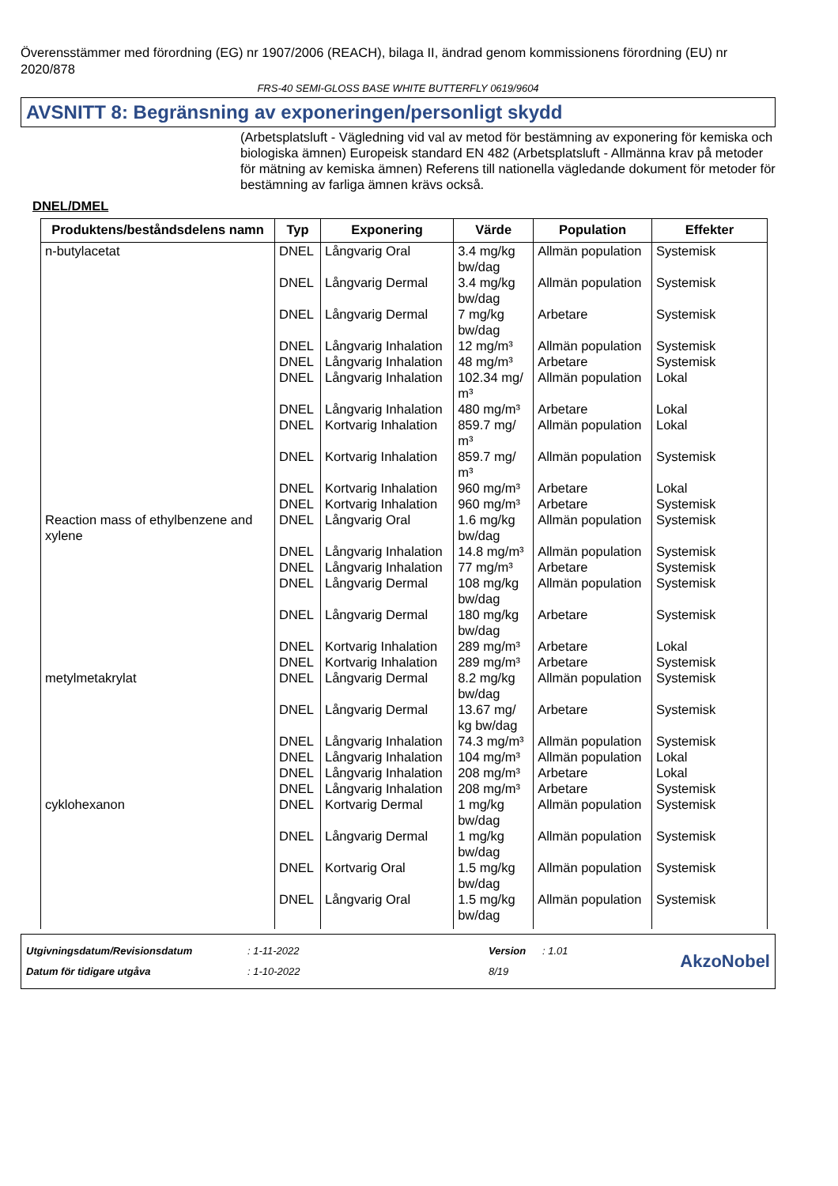Överensstämmer med förordning (EG) nr 1907/2006 (REACH), bilaga II, ändrad genom kommissionens förordning (EU) nr 2020/878
FRS-40 SEMI-GLOSS BASE WHITE BUTTERFLY 0619/9604
AVSNITT 8: Begränsning av exponeringen/personligt skydd
(Arbetsplatsluft - Vägledning vid val av metod för bestämning av exponering för kemiska och biologiska ämnen) Europeisk standard EN 482 (Arbetsplatsluft - Allmänna krav på metoder för mätning av kemiska ämnen) Referens till nationella vägledande dokument för metoder för bestämning av farliga ämnen krävs också.
DNEL/DMEL
| Produktens/beståndsdelens namn | Typ | Exponering | Värde | Population | Effekter |
| --- | --- | --- | --- | --- | --- |
| n-butylacetat | DNEL | Långvarig Oral | 3.4 mg/kg bw/dag | Allmän population | Systemisk |
| | DNEL | Långvarig Dermal | 3.4 mg/kg bw/dag | Allmän population | Systemisk |
| | DNEL | Långvarig Dermal | 7 mg/kg bw/dag | Arbetare | Systemisk |
| | DNEL | Långvarig Inhalation | 12 mg/m³ | Allmän population | Systemisk |
| | DNEL | Långvarig Inhalation | 48 mg/m³ | Arbetare | Systemisk |
| | DNEL | Långvarig Inhalation | 102.34 mg/ m³ | Allmän population | Lokal |
| | DNEL | Långvarig Inhalation | 480 mg/m³ | Arbetare | Lokal |
| | DNEL | Kortvarig Inhalation | 859.7 mg/ m³ | Allmän population | Lokal |
| | DNEL | Kortvarig Inhalation | 859.7 mg/ m³ | Allmän population | Systemisk |
| | DNEL | Kortvarig Inhalation | 960 mg/m³ | Arbetare | Lokal |
| | DNEL | Kortvarig Inhalation | 960 mg/m³ | Arbetare | Systemisk |
| Reaction mass of ethylbenzene and xylene | DNEL | Långvarig Oral | 1.6 mg/kg bw/dag | Allmän population | Systemisk |
| | DNEL | Långvarig Inhalation | 14.8 mg/m³ | Allmän population | Systemisk |
| | DNEL | Långvarig Inhalation | 77 mg/m³ | Arbetare | Systemisk |
| | DNEL | Långvarig Dermal | 108 mg/kg bw/dag | Allmän population | Systemisk |
| | DNEL | Långvarig Dermal | 180 mg/kg bw/dag | Arbetare | Systemisk |
| | DNEL | Kortvarig Inhalation | 289 mg/m³ | Arbetare | Lokal |
| | DNEL | Kortvarig Inhalation | 289 mg/m³ | Arbetare | Systemisk |
| metylmetakrylat | DNEL | Långvarig Dermal | 8.2 mg/kg bw/dag | Allmän population | Systemisk |
| | DNEL | Långvarig Dermal | 13.67 mg/ kg bw/dag | Arbetare | Systemisk |
| | DNEL | Långvarig Inhalation | 74.3 mg/m³ | Allmän population | Systemisk |
| | DNEL | Långvarig Inhalation | 104 mg/m³ | Allmän population | Lokal |
| | DNEL | Långvarig Inhalation | 208 mg/m³ | Arbetare | Lokal |
| | DNEL | Långvarig Inhalation | 208 mg/m³ | Arbetare | Systemisk |
| cyklohexanon | DNEL | Kortvarig Dermal | 1 mg/kg bw/dag | Allmän population | Systemisk |
| | DNEL | Långvarig Dermal | 1 mg/kg bw/dag | Allmän population | Systemisk |
| | DNEL | Kortvarig Oral | 1.5 mg/kg bw/dag | Allmän population | Systemisk |
| | DNEL | Långvarig Oral | 1.5 mg/kg bw/dag | Allmän population | Systemisk |
Utgivningsdatum/Revisionsdatum
Datum för tidigare utgåva
: 1-11-2022
: 1-10-2022
Version
8/19
: 1.01
AkzoNobel